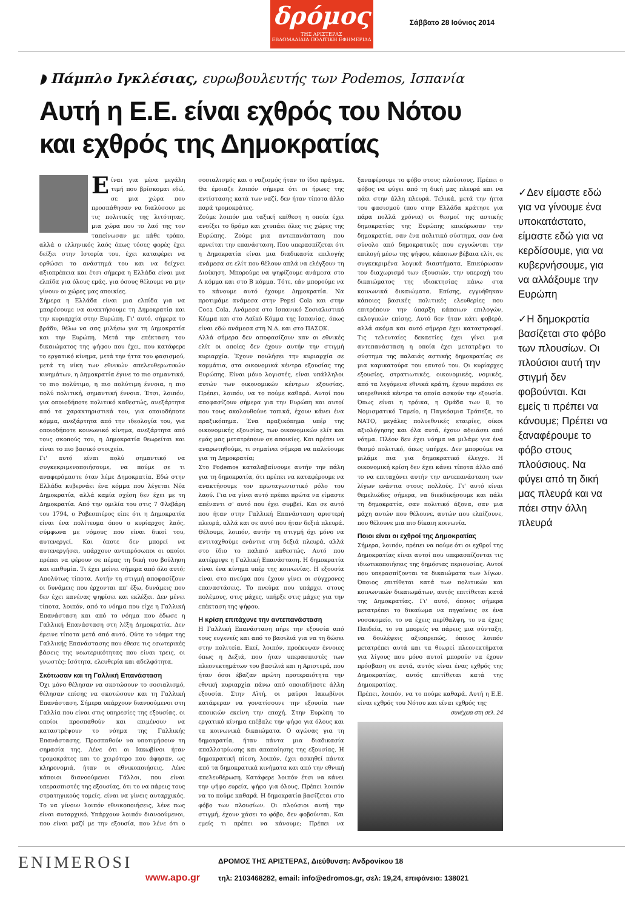δρόμος
ΤΗΣ ΑΡΙΣΤΕΡΑΣ
ΕΒΔΟΜΑΔΙΑΙΑ ΠΟΛΙΤΙΚΗ ΕΦΗΜΕΡΙΔΑ
Σάββατο 28 Ιούνιος 2014
◗ Πάμπλο Ιγκλέσιας, ευρωβουλευτής των Podemos, Ισπανία
Αυτή η Ε.Ε. είναι εχθρός του Νότου
και εχθρός της Δημοκρατίας
Είναι για μένα μεγάλη τιμή που βρίσκομαι εδώ, σε μια χώρα που προσπάθησαν να διαλύσουν με τις πολιτικές της λιτότητας, μια χώρα που το λαό της τον ταπείνωσαν με κάθε τρόπο, αλλά ο ελληνικός λαός όπως τόσες φορές έχει δείξει στην Ιστορία του, έχει καταφέρει να ορθώσει το ανάστημά του και να δείχνει αξιοπρέπεια και έτσι σήμερα η Ελλάδα είναι μια ελπίδα για όλους εμάς, για όσους θέλουμε να μην γίνουν οι χώρες μας αποικίες.
Σήμερα η Ελλάδα είναι μια ελπίδα για να μπορέσουμε να ανακτήσουμε τη Δημοκρατία και την κυριαρχία στην Ευρώπη. Γι' αυτό, σήμερα το βράδυ, θέλω να σας μιλήσω για τη Δημοκρατία και την Ευρώπη. Μετά την επέκταση του δικαιώματος της ψήφου που έχει, που κατάφερε το εργατικό κίνημα, μετά την ήττα του φασισμού, μετά τη νίκη των εθνικών απελευθερωτικών κινημάτων, η Δημοκρατία έγινε το πιο σημαντικό, το πιο πολύτιμο, η πιο πολύτιμη έννοια, η πιο πολύ πολιτική, σημαντική έννοια. Έτσι, λοιπόν, για οποιοδήποτε πολιτικό καθεστώς, ανεξάρτητα από τα χαρακτηριστικά του, για οποιοδήποτε κόμμα, ανεξάρτητα από την ιδεολογία του, για οποιοδήποτε κοινωνικό κίνημα, ανεξάρτητα από τους σκοπούς του, η Δημοκρατία θεωρείται και είναι το πιο βασικό στοιχείο.
Γι' αυτό είναι πολύ σημαντικό να συγκεκριμενοποιήσουμε, να πούμε σε τι αναφερόμαστε όταν λέμε Δημοκρατία. Εδώ στην Ελλάδα κυβερνάει ένα κόμμα που λέγεται Νέα Δημοκρατία, αλλά καμία σχέση δεν έχει με τη Δημοκρατία. Από την ομιλία του στις 7 Φλεβάρη του 1794, ο Ροβεσπιέρος είπε ότι η Δημοκρατία είναι ένα πολίτευμα όπου ο κυρίαρχος λαός, σύμφωνα με νόμους που είναι δικοί του, αυτενεργεί. Και όποτε δεν μπορεί να αυτενεργήσει, υπάρχουν αντιπρόσωποι οι οποίοι πρέπει να φέρουν σε πέρας τη δική του βούληση και επιθυμία. Τι έχει μείνει σήμερα από όλο αυτό; Απολύτως τίποτα. Αυτήν τη στιγμή αποφασίζουν οι δυνάμεις που έρχονται απ' έξω, δυνάμεις που δεν έχει κανένας ψηφίσει και εκλέξει. Δεν μένει τίποτα, λοιπόν, από το νόημα που είχε η Γαλλική Επανάσταση και από το νόημα που έδωσε η Γαλλική Επανάσταση στη λέξη Δημοκρατία. Δεν έμεινε τίποτα μετά από αυτό. Ούτε το νόημα της Γαλλικής Επανάστασης που έθεσε τις εσωτερικές βάσεις της νεωτερικότητας που είναι τρεις, οι γνωστές: Ισότητα, ελευθερία και αδελφότητα.
Σκότωσαν και τη Γαλλική Επανάσταση
Όχι μόνο θέλησαν να σκοτώσουν το σοσιαλισμό, θέλησαν επίσης να σκοτώσουν και τη Γαλλική Επανάσταση. Σήμερα υπάρχουν διανοούμενοι στη Γαλλία που είναι στις υπηρεσίες της εξουσίας, οι οποίοι προσπαθούν και επιμένουν να καταστρέψουν το νόημα της Γαλλικής Επανάστασης. Προσπαθούν να υποτιμήσουν τη σημασία της. Λένε ότι οι Ιακωβίνοι ήταν τρομοκράτες και το χειρότερο που άφησαν, ως κληρονομιά, ήταν οι εθνικοποιήσεις. Λένε κάποιοι διανοούμενοι Γάλλοι, που είναι υπερασπιστές της εξουσίας, ότι το να πάρεις τους στρατηγικούς τομείς, είναι να γίνεις αυταρχικός. Το να γίνουν λοιπόν εθνικοποιήσεις, λένε πως είναι αυταρχικό. Υπάρχουν λοιπόν διανοούμενοι, που είναι μαζί με την εξουσία, που λένε ότι ο σοσιαλισμός και ο ναζισμός ήταν το ίδιο πράγμα. Θα έμοιαζε λοιπόν σήμερα ότι οι ήρωες της αντίστασης κατά των ναζί, δεν ήταν τίποτα άλλο παρά τρομοκράτες.
Ζούμε λοιπόν μια ταξική επίθεση η οποία έχει ανοίξει το δρόμο και χτυπάει όλες τις χώρες της Ευρώπης. Ζούμε μια αντεπανάσταση που αρνείται την επανάσταση. Που υπερασπίζεται ότι η Δημοκρατία είναι μια διαδικασία επιλογής ανάμεσα σε ελίτ που θέλουν απλά να ελέγξουν τη Διοίκηση. Μπορούμε να ψηφίζουμε ανάμεσα στο Α κόμμα και στο Β κόμμα. Τότε, εάν μπορούμε να το κάνουμε αυτό έχουμε Δημοκρατία. Να προτιμάμε ανάμεσα στην Pepsi Cola και στην Coca Cola. Ανάμεσα στο Ισπανικό Σοσιαλιστικό Κόμμα και στο Λαϊκό Κόμμα της Ισπανίας, όπως είναι εδώ ανάμεσα στη Ν.Δ. και στο ΠΑΣΟΚ.
Αλλά σήμερα δεν αποφασίζουν καν οι εθνικές ελίτ οι οποίες δεν έχουν αυτήν την στιγμή κυριαρχία. Έχουν πουλήσει την κυριαρχία σε κομμάτια, στα οικονομικά κέντρα εξουσίας της Ευρώπης. Είναι μόνο λογιστές, είναι υπάλληλοι αυτών των οικονομικών κέντρων εξουσίας. Πρέπει, λοιπόν, να το πούμε καθαρά. Αυτοί που αποφασίζουν σήμερα για την Ευρώπη και αυτοί που τους ακολουθούνε τοπικά, έχουν κάνει ένα πραξικόπημα. Ένα πραξικόπημα υπέρ της οικονομικής εξουσίας, των οικονομικών ελίτ και εμάς μας μετατρέπουν σε αποικίες. Και πρέπει να αναρωτηθούμε, τι σημαίνει σήμερα να παλεύουμε για τη Δημοκρατία;
Στο Podemos καταλαβαίνουμε αυτήν την πάλη για τη δημοκρατία, ότι πρέπει να καταφέρουμε να ανακτήσουμε τον πρωταγωνιστικό ρόλο του λαού. Για να γίνει αυτό πρέπει πρώτα να είμαστε απέναντι σ' αυτό που έχει συμβεί. Και σε αυτό που ήταν στην Γαλλική Επανάσταση αριστερή πλευρά, αλλά και σε αυτό που ήταν δεξιά πλευρά. Θέλουμε, λοιπόν, αυτήν τη στιγμή όχι μόνο να αντιταχθούμε ενάντια στη δεξιά πλευρά, αλλά στο ίδιο το παλαιό καθεστώς. Αυτό που κατέρριψε η Γαλλική Επανάσταση. Η δημοκρατία είναι ένα κίνημα υπέρ της κοινωνίας. Η εξουσία είναι στο πνεύμα που έχουν γίνει οι σύγχρονες επαναστάσεις. Το πνεύμα που υπάρχει στους πολέμους, στις μάχες, υπήρξε στις μάχες για την επέκταση της ψήφου.
Η κρίση επιτάχυνε την αντεπανάσταση
Η Γαλλική Επανάσταση πήρε την εξουσία από τους ευγενείς και από το βασιλιά για να τη δώσει στην πολιτεία. Εκεί, λοιπόν, προέκυψαν έννοιες όπως η Δεξιά, που ήταν υπερασπιστές των πλεονεκτημάτων του βασιλιά και η Αριστερά, που ήταν όσοι έβαζαν πρώτη προτεραιότητα την εθνική κυριαρχία πάνω από οποιαδήποτε άλλη εξουσία. Στην Αϊτή, οι μαύροι Ιακωβίνοι κατάφεραν να γονατίσουνε την εξουσία των αποικιών εκείνη την εποχή. Στην Ευρώπη το εργατικό κίνημα επέβαλε την ψήφο για όλους και τα κοινωνικά δικαιώματα. Ο αγώνας για τη δημοκρατία, ήταν πάντα μια διαδικασία απαλλοτρίωσης και αποποίησης της εξουσίας. Η δημοκρατική πίεση, λοιπόν, έχει ασκηθεί πάντα από τα δημοκρατικά κινήματα και από την εθνική απελευθέρωση. Κατάφερε λοιπόν έτσι να κάνει την ψήφο ευρεία, ψήφο για όλους. Πρέπει λοιπόν να το πούμε καθαρά. Η δημοκρατία βασίζεται στο φόβο των πλουσίων. Οι πλούσιοι αυτή την στιγμή, έχουν χάσει το φόβο, δεν φοβούνται. Και εμείς τι πρέπει να κάνουμε; Πρέπει να ξαναφέρουμε το φόβο στους πλούσιους. Πρέπει ο φόβος να φύγει από τη δική μας πλευρά και να πάει στην άλλη πλευρά. Τελικά, μετά την ήττα του φασισμού (που στην Ελλάδα κράτησε για πάρα πολλά χρόνια) οι θεσμοί της αστικής δημοκρατίας της Ευρώπης επικύρωσαν την δημοκρατία, σαν ένα πολιτικό σύστημα, σαν ένα σύνολο από δημοκρατικές που εγγυώνται την επιλογή μέσω της ψήφου, κάποιων βέβαια ελίτ, σε συγκεκριμένα λογικά διαστήματα. Επικύρωσαν τον διαχωρισμό των εξουσιών, την υπεροχή του δικαιώματος της ιδιοκτησίας πάνω στα κοινωνικά δικαιώματα. Επίσης, εγγυήθηκαν κάποιες βασικές πολιτικές ελευθερίες που επιτρέπουν την ύπαρξη κάποιων επιλογών, εκλογικών επίσης. Αυτό δεν ήταν κάτι φοβερό, αλλά ακόμα και αυτό σήμερα έχει καταστραφεί. Τις τελευταίες δεκαετίες έχει γίνει μια αντεπανάσταση η οποία έχει μετατρέψει το σύστημα της παλαιάς αστικής δημοκρατίας σε μια καρικατούρα του εαυτού του. Οι κυρίαρχες εξουσίες, στρατιωτικές, οικονομικές, νομικές, από τα λεγόμενα εθνικά κράτη, έχουν περάσει σε υπερεθνικά κέντρα τα οποία ασκούν την εξουσία. Όπως είναι η τρόικα, η Ομάδα των 8, το Νομισματικό Ταμείο, η Παγκόσμια Τράπεζα, το ΝΑΤΟ, μεγάλες πολυεθνικές εταιρίες, οίκοι αξιολόγησης και όλα αυτά, έχουν αδειάσει από νόημα. Πλέον δεν έχει νόημα να μιλάμε για ένα θεσμό πολιτικό, όπως υπήρχε. Δεν μπορούμε να μιλάμε πια για δημοκρατικό έλεγχο. Η οικονομική κρίση δεν έχει κάνει τίποτα άλλο από το να επιταχύνει αυτήν την αντεπανάσταση των λίγων ενάντια στους πολλούς. Γι' αυτό είναι θεμελιώδες σήμερα, να διεκδικήσουμε και πάλι τη δημοκρατία, σαν πολιτικό άξονα, σαν μια μάχη αυτών που θέλουνε, αυτών που ελπίζουνε, που θέλουνε μια πιο δίκαιη κοινωνία.
Ποιοι είναι οι εχθροί της Δημοκρατίας
Σήμερα, λοιπόν, πρέπει να πούμε ότι οι εχθροί της Δημοκρατίας είναι αυτοί που υπερασπίζονται τις ιδιωτικοποιήσεις της δημόσιας περιουσίας. Αυτοί που υπερασπίζονται τα δικαιώματα των λίγων. Όποιος επιτίθεται κατά των πολιτικών και κοινωνικών δικαιωμάτων, αυτός επιτίθεται κατά της Δημοκρατίας. Γι' αυτό, όποιος σήμερα μετατρέπει το δικαίωμα να πηγαίνεις σε ένα νοσοκομείο, το να έχεις περίθαλψη, το να έχεις Παιδεία, το να μπορείς να πάρεις μια σύνταξη, να δουλέψεις αξιοπρεπώς, όποιος λοιπόν μετατρέπει αυτά και τα θεωρεί πλεονεκτήματα για λίγους που μόνο αυτοί μπορούν να έχουν πρόσβαση σε αυτά, αυτός είναι ένας εχθρός της Δημοκρατίας, αυτός επιτίθεται κατά της Δημοκρατίας.
Πρέπει, λοιπόν, να το πούμε καθαρά. Αυτή η Ε.Ε. είναι εχθρός του Νότου και είναι εχθρός της
συνέχεια στη σελ. 24
✓Δεν είμαστε εδώ για να γίνουμε ένα υποκατάστατο, είμαστε εδώ για να κερδίσουμε, για να κυβερνήσουμε, για να αλλάξουμε την Ευρώπη
✓Η δημοκρατία βασίζεται στο φόβο των πλουσίων. Οι πλούσιοι αυτή την στιγμή δεν φοβούνται. Και εμείς τι πρέπει να κάνουμε; Πρέπει να ξαναφέρουμε το φόβο στους πλούσιους. Να φύγει από τη δική μας πλευρά και να πάει στην άλλη πλευρά
ENIMEROSI
www.apo.gr
ΔΡΟΜΟΣ ΤΗΣ ΑΡΙΣΤΕΡΑΣ, Διεύθυνση: Ανδρονίκου 18
τηλ: 2103468282, email: info@edromos.gr, σελ: 19,24, επιφάνεια: 138021